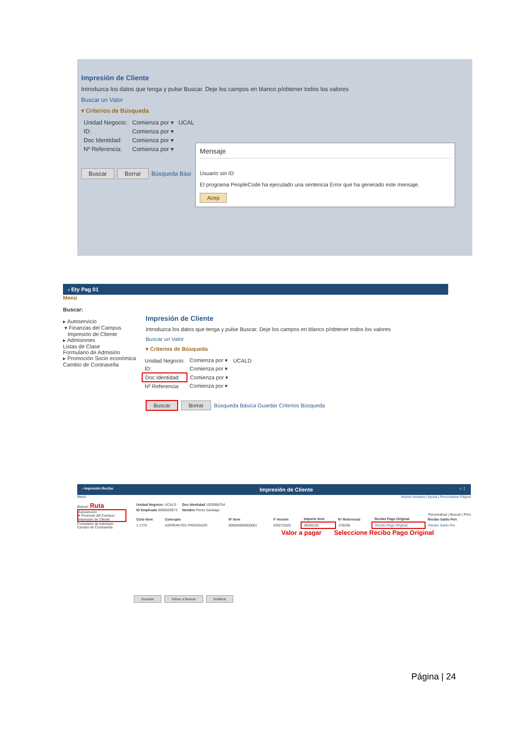Impresión de Cliente
Introduzca los datos que tenga y pulse Buscar. Deje los campos en blanco p/obtener todos los valores
Buscar un Valor
▾ Criterios de Búsqueda
| Unidad Negocio: | Comienza por ▾ | UCAL |
| ID: | Comienza por ▾ | |
| Doc Identidad: | Comienza por ▾ | |
| Nº Referencia: | Comienza por ▾ | |
Buscar Borrar Búsqueda Bási
Mensaje
Usuario sin ID
El programa PeopleCode ha ejecutado una sentencia Error que ha generado este mensaje.
Acep
‹ Ety Pag 01
Menú
Buscar:
▸ Autoservicio
▾ Finanzas del Campus
Impresión de Cliente
▸ Admisiones
Listas de Clase
Formulario de Admisión
▸ Promoción Socio económica
Cambio de Contraseña
Impresión de Cliente
Introduzca los datos que tenga y pulse Buscar. Deje los campos en blanco p/obtener todos los valores
Buscar un Valor
▾ Criterios de Búsqueda
| Unidad Negocio: | Comienza por ▾ | UCALD |
| ID: | Comienza por ▾ | |
| Doc Identidad | Comienza por ▾ | |
| Nº Referencia: | Comienza por ▾ | |
Buscar Borrar Búsqueda Básica Guardar Criterios Búsqueda
‹ Impresión Recibo Impresión de Cliente ⌂ ⋮
Menú
Buscar: Ruta
Autoservicio
▾ Finanzas del Campus
Impresión de Cliente
Formulario de Admisión
Cambio de Contraseña
Nueva Ventana | Ayuda | Personalizar Página
| Unidad Negocio: UCALD | Doc Identidad 1053986754 |
| ID Empleado 0000020973 | Nombre Perez,Santiago |
Personalizar | Buscar | Prim
| Ciclo Item | Concepto | Nº Item | F Vencim | Importe Item | Nº Referencia | Recibo Pago Original | Recibo Saldo Pen |
| --- | --- | --- | --- | --- | --- | --- | --- |
| 1 1770 | ASPIRANTES PREGRADO | 000000000000001 | 03/07/2020 | 85200,00 | 278268 | Recibo Pago Original | Recibo Saldo Per |
Valor a pagar Seleccione Recibo Pago Original
Guardar Volver a Buscar Notificar
Página | 24